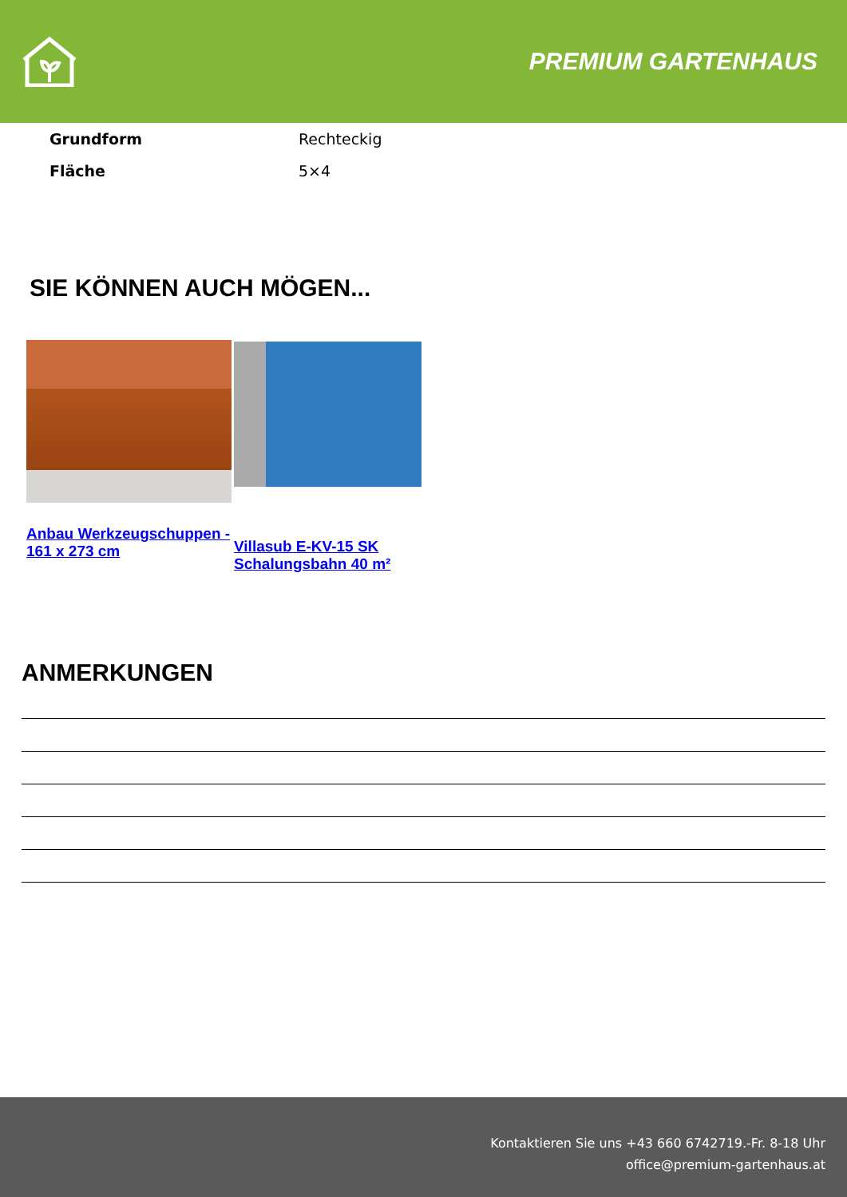PREMIUM GARTENHAUS
| Grundform | Rechteckig |
| Fläche | 5×4 |
SIE KÖNNEN AUCH MÖGEN...
Anbau Werkzeugschuppen - 161 x 273 cm
Villasub E-KV-15 SK Schalungsbahn 40 m²
ANMERKUNGEN
Kontaktieren Sie uns +43 660 6742719.-Fr. 8-18 Uhr
office@premium-gartenhaus.at